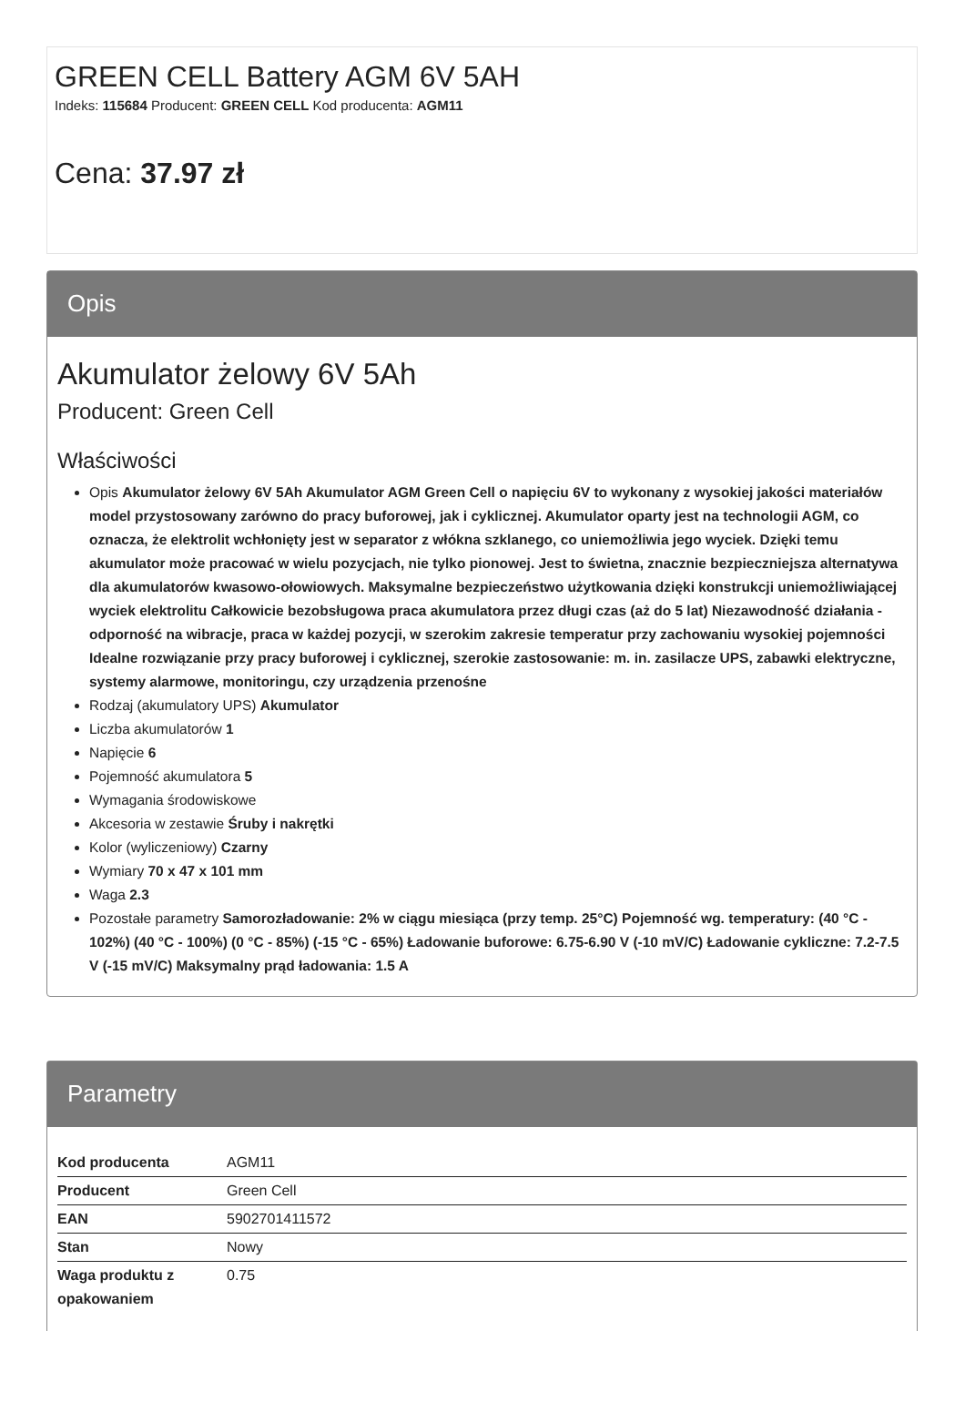GREEN CELL Battery AGM 6V 5AH
Indeks: 115684 Producent: GREEN CELL Kod producenta: AGM11
Cena: 37.97 zł
Opis
Akumulator żelowy 6V 5Ah
Producent: Green Cell
Właściwości
Opis Akumulator żelowy 6V 5Ah Akumulator AGM Green Cell o napięciu 6V to wykonany z wysokiej jakości materiałów model przystosowany zarówno do pracy buforowej, jak i cyklicznej. Akumulator oparty jest na technologii AGM, co oznacza, że elektrolit wchłonięty jest w separator z włókna szklanego, co uniemożliwia jego wyciek. Dzięki temu akumulator może pracować w wielu pozycjach, nie tylko pionowej. Jest to świetna, znacznie bezpieczniejsza alternatywa dla akumulatorów kwasowo-ołowiowych. Maksymalne bezpieczeństwo użytkowania dzięki konstrukcji uniemożliwiającej wyciek elektrolitu Całkowicie bezobsługowa praca akumulatora przez długi czas (aż do 5 lat) Niezawodność działania - odporność na wibracje, praca w każdej pozycji, w szerokim zakresie temperatur przy zachowaniu wysokiej pojemności Idealne rozwiązanie przy pracy buforowej i cyklicznej, szerokie zastosowanie: m. in. zasilacze UPS, zabawki elektryczne, systemy alarmowe, monitoringu, czy urządzenia przenośne
Rodzaj (akumulatory UPS) Akumulator
Liczba akumulatorów 1
Napięcie 6
Pojemność akumulatora 5
Wymagania środowiskowe
Akcesoria w zestawie Śruby i nakrętki
Kolor (wyliczeniowy) Czarny
Wymiary 70 x 47 x 101 mm
Waga 2.3
Pozostałe parametry Samorozładowanie: 2% w ciągu miesiąca (przy temp. 25°C) Pojemność wg. temperatury: (40 °C - 102%) (40 °C - 100%) (0 °C - 85%) (-15 °C - 65%) Ładowanie buforowe: 6.75-6.90 V (-10 mV/C) Ładowanie cykliczne: 7.2-7.5 V (-15 mV/C) Maksymalny prąd ładowania: 1.5 A
Parametry
| Kod producenta | AGM11 |
| Producent | Green Cell |
| EAN | 5902701411572 |
| Stan | Nowy |
| Waga produktu z opakowaniem | 0.75 |